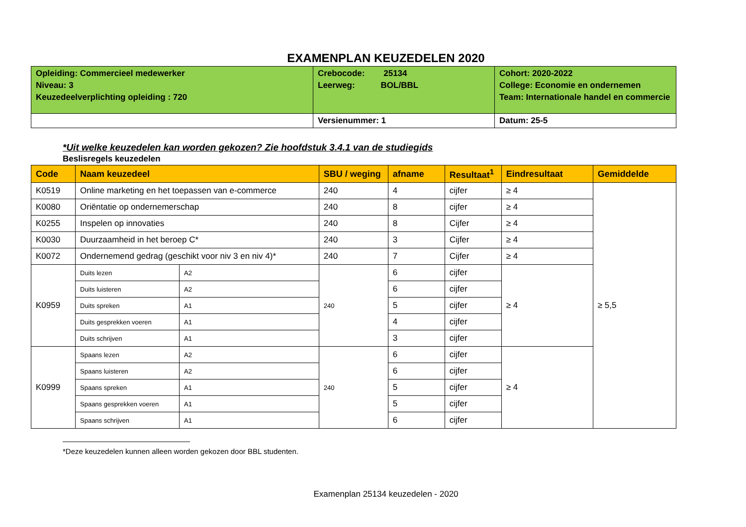EXAMENPLAN KEUZEDELEN 2020
| Opleiding: Commercieel medewerker Niveau: 3 Keuzedeelverplichting opleiding : 720 | Crebocode: 25134 Leerweg: BOL/BBL | Cohort: 2020-2022 College: Economie en ondernemen Team: Internationale handel en commercie |
| | Versienummer: 1 | Datum: 25-5 |
*Uit welke keuzedelen kan worden gekozen? Zie hoofdstuk 3.4.1 van de studiegids
Beslisregels keuzedelen
| Code | Naam keuzedeel | | SBU / weging | afname | Resultaat<sup>1</sup> | Eindresultaat | Gemiddelde |
| --- | --- | --- | --- | --- | --- | --- | --- |
| K0519 | Online marketing en het toepassen van e-commerce | | 240 | 4 | cijfer | ≥ 4 | ≥ 5,5 |
| K0080 | Oriëntatie op ondernemerschap | | 240 | 8 | cijfer | ≥ 4 | |
| K0255 | Inspelen op innovaties | | 240 | 8 | Cijfer | ≥ 4 | |
| K0030 | Duurzaamheid in het beroep C* | | 240 | 3 | Cijfer | ≥ 4 | |
| K0072 | Ondernemend gedrag (geschikt voor niv 3 en niv 4)* | | 240 | 7 | Cijfer | ≥ 4 | |
| K0959 | Duits lezen | A2 | 240 | 6 | cijfer | ≥ 4 | |
| | Duits luisteren | A2 | | 6 | cijfer | | |
| | Duits spreken | A1 | | 5 | cijfer | | |
| | Duits gesprekken voeren | A1 | | 4 | cijfer | | |
| | Duits schrijven | A1 | | 3 | cijfer | | |
| K0999 | Spaans lezen | A2 | 240 | 6 | cijfer | ≥ 4 | |
| | Spaans luisteren | A2 | | 6 | cijfer | | |
| | Spaans spreken | A1 | | 5 | cijfer | | |
| | Spaans gesprekken voeren | A1 | | 5 | cijfer | | |
| | Spaans schrijven | A1 | | 6 | cijfer | | |
*Deze keuzedelen kunnen alleen worden gekozen door BBL studenten.
Examenplan 25134 keuzedelen - 2020